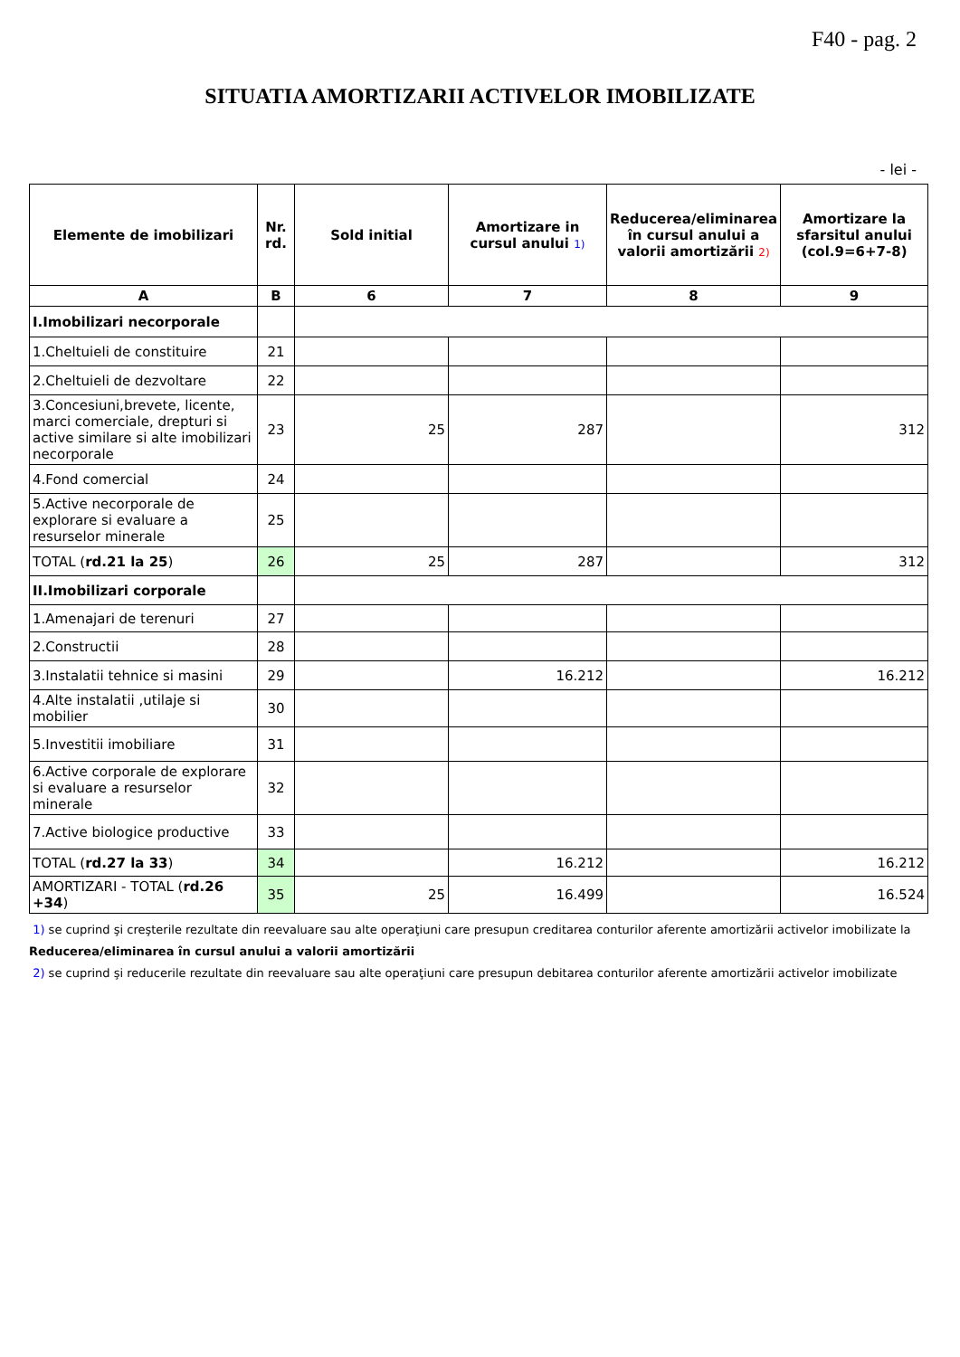F40 - pag. 2
SITUATIA AMORTIZARII ACTIVELOR IMOBILIZATE
- lei -
| Elemente de imobilizari | Nr. rd. | Sold initial | Amortizare in cursul anului 1) | Reducerea/eliminarea în cursul anului a valorii amortizării 2) | Amortizare la sfarsitul anului (col.9=6+7-8) |
| --- | --- | --- | --- | --- | --- |
| A | B | 6 | 7 | 8 | 9 |
| I.Imobilizari necorporale | | | | | |
| 1.Cheltuieli de constituire | 21 | | | | |
| 2.Cheltuieli de dezvoltare | 22 | | | | |
| 3.Concesiuni,brevete, licente, marci comerciale, drepturi si active similare si alte imobilizari necorporale | 23 | 25 | 287 | | 312 |
| 4.Fond comercial | 24 | | | | |
| 5.Active necorporale de explorare si evaluare a resurselor minerale | 25 | | | | |
| TOTAL ( rd.21 la 25 ) | 26 | 25 | 287 | | 312 |
| II.Imobilizari corporale | | | | | |
| 1.Amenajari de terenuri | 27 | | | | |
| 2.Constructii | 28 | | | | |
| 3.Instalatii tehnice si masini | 29 | | 16.212 | | 16.212 |
| 4.Alte instalatii ,utilaje si mobilier | 30 | | | | |
| 5.Investitii imobiliare | 31 | | | | |
| 6.Active corporale de explorare si evaluare a resurselor minerale | 32 | | | | |
| 7.Active biologice productive | 33 | | | | |
| TOTAL ( rd.27 la 33 ) | 34 | | 16.212 | | 16.212 |
| AMORTIZARI - TOTAL ( rd.26 +34 ) | 35 | 25 | 16.499 | | 16.524 |
1) se cuprind şi creşterile rezultate din reevaluare sau alte operaţiuni care presupun creditarea conturilor aferente amortizării activelor imobilizate la
Reducerea/eliminarea în cursul anului a valorii amortizării
2) se cuprind şi reducerile rezultate din reevaluare sau alte operaţiuni care presupun debitarea conturilor aferente amortizării activelor imobilizate